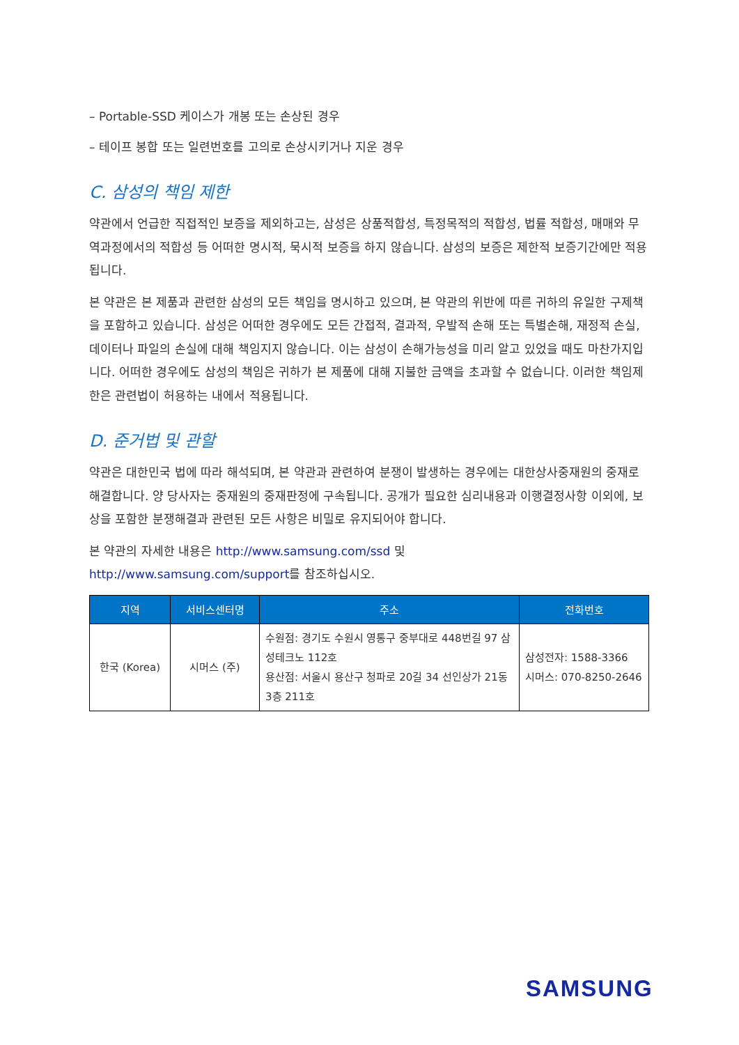– Portable-SSD 케이스가 개봉 또는 손상된 경우
– 테이프 봉합 또는 일련번호를 고의로 손상시키거나 지운 경우
C. 삼성의 책임 제한
약관에서 언급한 직접적인 보증을 제외하고는, 삼성은 상품적합성, 특정목적의 적합성, 법률 적합성, 매매와 무역과정에서의 적합성 등 어떠한 명시적, 묵시적 보증을 하지 않습니다. 삼성의 보증은 제한적 보증기간에만 적용됩니다.
본 약관은 본 제품과 관련한 삼성의 모든 책임을 명시하고 있으며, 본 약관의 위반에 따른 귀하의 유일한 구제책을 포함하고 있습니다. 삼성은 어떠한 경우에도 모든 간접적, 결과적, 우발적 손해 또는 특별손해, 재정적 손실, 데이터나 파일의 손실에 대해 책임지지 않습니다. 이는 삼성이 손해가능성을 미리 알고 있었을 때도 마찬가지입니다. 어떠한 경우에도 삼성의 책임은 귀하가 본 제품에 대해 지불한 금액을 초과할 수 없습니다. 이러한 책임제한은 관련법이 허용하는 내에서 적용됩니다.
D. 준거법 및 관할
약관은 대한민국 법에 따라 해석되며, 본 약관과 관련하여 분쟁이 발생하는 경우에는 대한상사중재원의 중재로 해결합니다. 양 당사자는 중재원의 중재판정에 구속됩니다. 공개가 필요한 심리내용과 이행결정사항 이외에, 보상을 포함한 분쟁해결과 관련된 모든 사항은 비밀로 유지되어야 합니다.
본 약관의 자세한 내용은 http://www.samsung.com/ssd 및
http://www.samsung.com/support를 참조하십시오.
| 지역 | 서비스센터명 | 주소 | 전화번호 |
| --- | --- | --- | --- |
| 한국 (Korea) | 시머스 (주) | 수원점: 경기도 수원시 영통구 중부대로 448번길 97 삼성테크노 112호 용산점: 서울시 용산구 청파로 20길 34 선인상가 21동 3층 211호 | 삼성전자: 1588-3366 시머스: 070-8250-2646 |
SAMSUNG